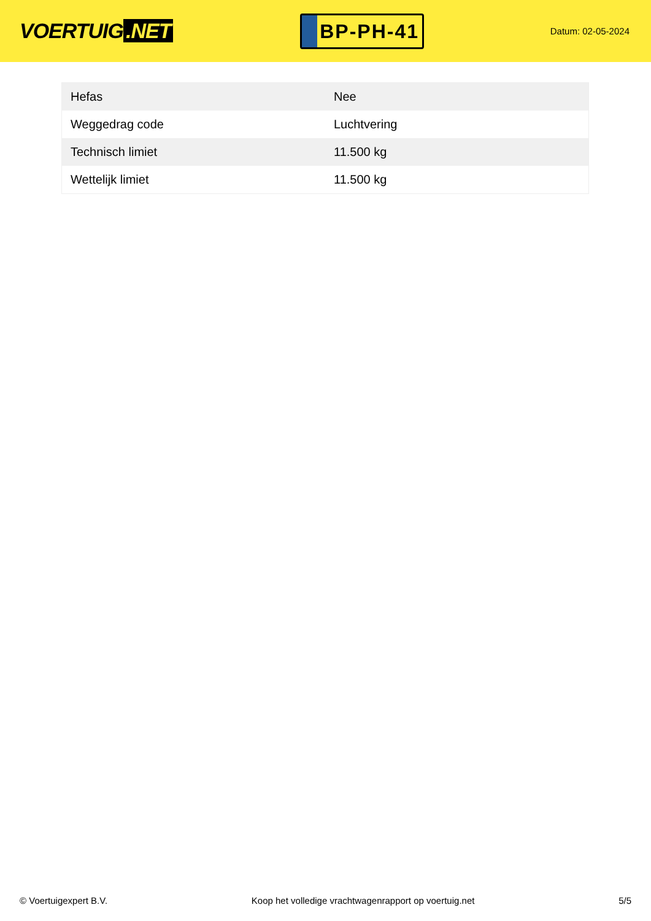VOERTUIG.NET
BP-PH-41
Datum: 02-05-2024
| Hefas | Nee |
| Weggedrag code | Luchtvering |
| Technisch limiet | 11.500 kg |
| Wettelijk limiet | 11.500 kg |
© Voertuigexpert B.V. Koop het volledige vrachtwagenrapport op voertuig.net 5/5